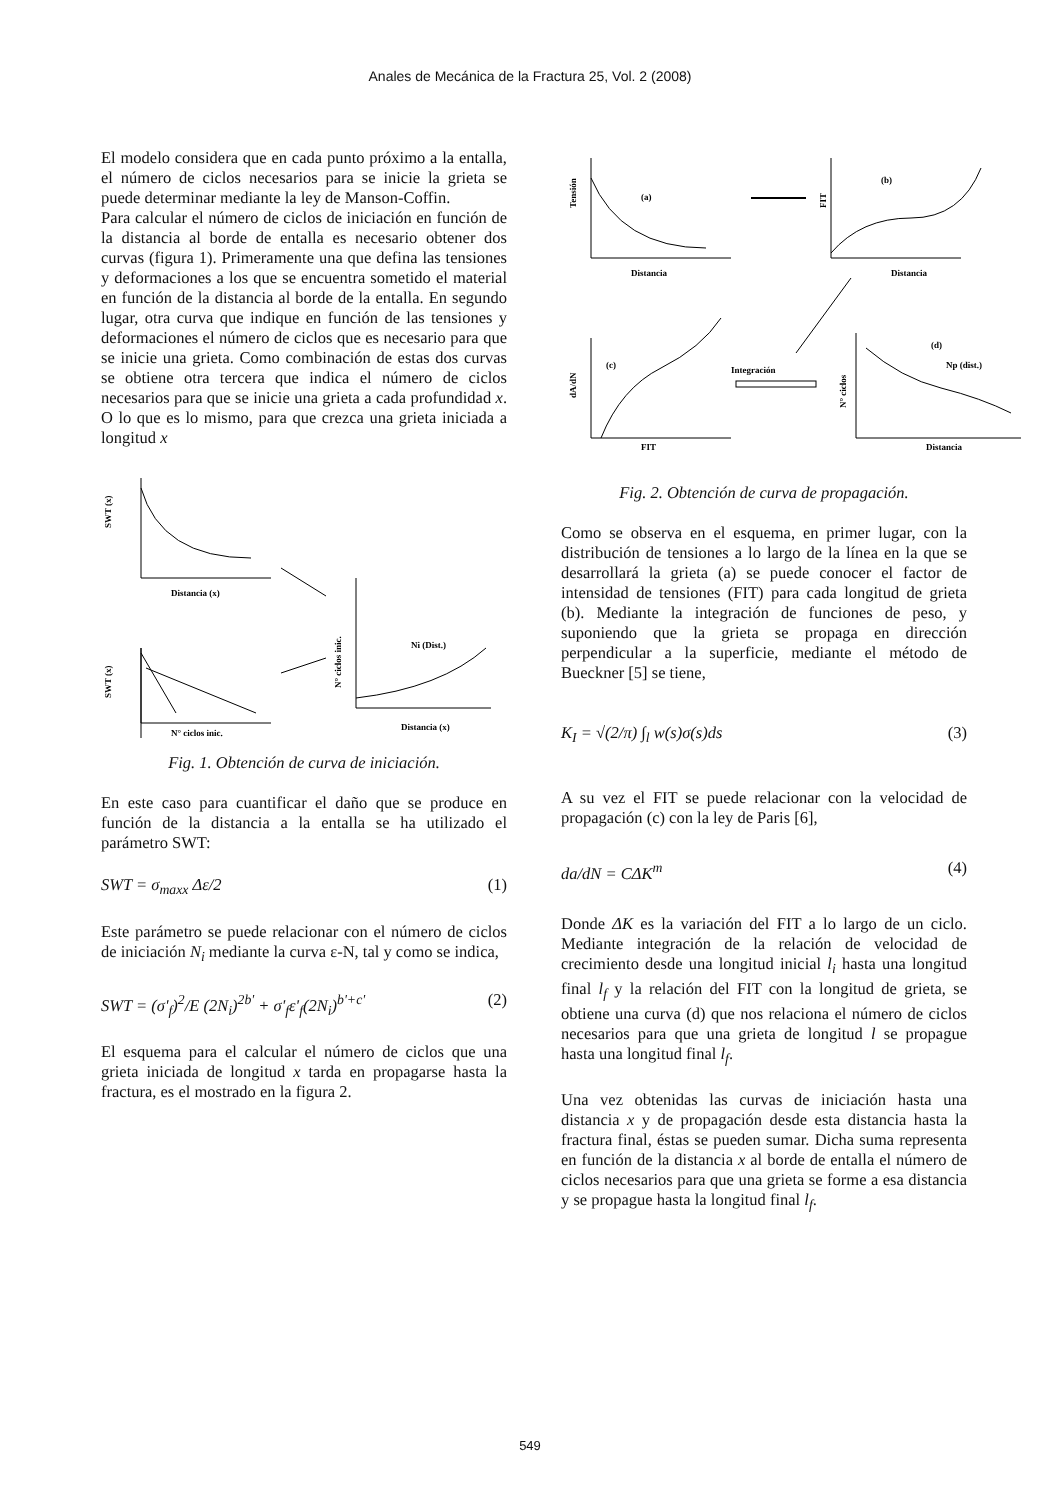Anales de Mecánica de la Fractura 25, Vol. 2 (2008)
El modelo considera que en cada punto próximo a la entalla, el número de ciclos necesarios para se inicie la grieta se puede determinar mediante la ley de Manson-Coffin.
Para calcular el número de ciclos de iniciación en función de la distancia al borde de entalla es necesario obtener dos curvas (figura 1). Primeramente una que defina las tensiones y deformaciones a los que se encuentra sometido el material en función de la distancia al borde de la entalla. En segundo lugar, otra curva que indique en función de las tensiones y deformaciones el número de ciclos que es necesario para que se inicie una grieta. Como combinación de estas dos curvas se obtiene otra tercera que indica el número de ciclos necesarios para que se inicie una grieta a cada profundidad x. O lo que es lo mismo, para que crezca una grieta iniciada a longitud x
SWT (x)
Distancia (x)
SWT (x)
N° ciclos inic.
N° ciclos inic.
Ni (Dist.)
Distancia (x)
Fig. 1. Obtención de curva de iniciación.
En este caso para cuantificar el daño que se produce en función de la distancia a la entalla se ha utilizado el parámetro SWT:
SWT = σ<sub>maxx</sub> Δε/2 (1)
Este parámetro se puede relacionar con el número de ciclos de iniciación N<sub>i</sub> mediante la curva ε-N, tal y como se indica,
SWT = (σ'<sub>f</sub>)<sup>2</sup>/E (2N<sub>i</sub>)<sup>2b'</sup> + σ'<sub>f</sub>ε'<sub>f</sub>(2N<sub>i</sub>)<sup>b'+c'</sup> (2)
El esquema para el calcular el número de ciclos que una grieta iniciada de longitud x tarda en propagarse hasta la fractura, es el mostrado en la figura 2.
Tensión
(a)
Distancia
FIT
(b)
Distancia
dA/dN
(c)
FIT
Integración
N° ciclos
(d)
Np (dist.)
Distancia
Fig. 2. Obtención de curva de propagación.
Como se observa en el esquema, en primer lugar, con la distribución de tensiones a lo largo de la línea en la que se desarrollará la grieta (a) se puede conocer el factor de intensidad de tensiones (FIT) para cada longitud de grieta (b). Mediante la integración de funciones de peso, y suponiendo que la grieta se propaga en dirección perpendicular a la superficie, mediante el método de Bueckner [5] se tiene,
K<sub>I</sub> = √(2/π) ∫<sub>l</sub> w(s)σ(s)ds (3)
A su vez el FIT se puede relacionar con la velocidad de propagación (c) con la ley de Paris [6],
da/dN = CΔK<sup>m</sup> (4)
Donde ΔK es la variación del FIT a lo largo de un ciclo. Mediante integración de la relación de velocidad de crecimiento desde una longitud inicial l<sub>i</sub> hasta una longitud final l<sub>f</sub> y la relación del FIT con la longitud de grieta, se obtiene una curva (d) que nos relaciona el número de ciclos necesarios para que una grieta de longitud l se propague hasta una longitud final l<sub>f</sub>.
Una vez obtenidas las curvas de iniciación hasta una distancia x y de propagación desde esta distancia hasta la fractura final, éstas se pueden sumar. Dicha suma representa en función de la distancia x al borde de entalla el número de ciclos necesarios para que una grieta se forme a esa distancia y se propague hasta la longitud final l<sub>f</sub>.
549